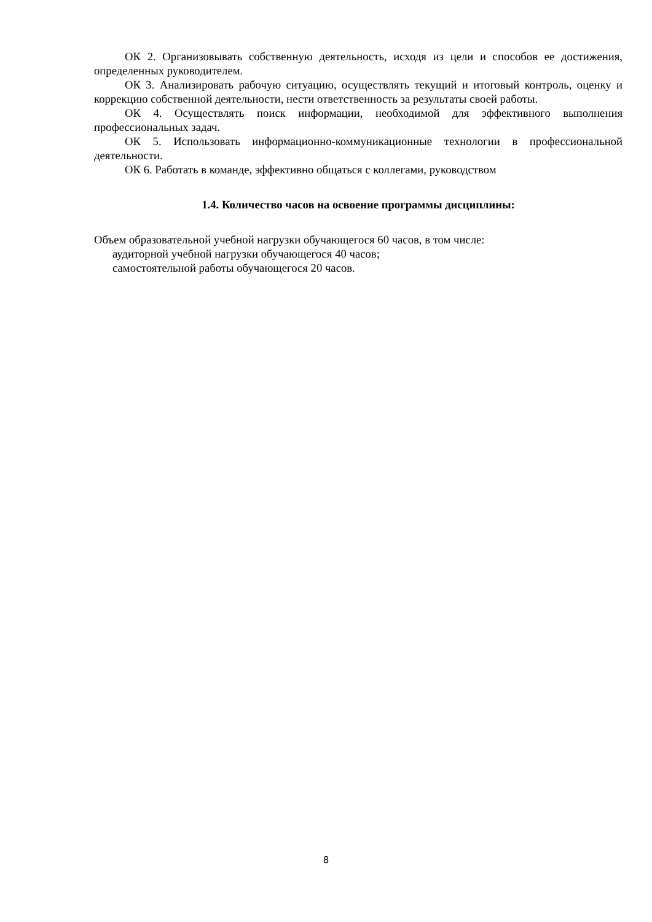ОК 2. Организовывать собственную деятельность, исходя из цели и способов ее достижения, определенных руководителем.
ОК 3. Анализировать рабочую ситуацию, осуществлять текущий и итоговый контроль, оценку и коррекцию собственной деятельности, нести ответственность за результаты своей работы.
ОК 4. Осуществлять поиск информации, необходимой для эффективного выполнения профессиональных задач.
ОК 5. Использовать информационно-коммуникационные технологии в профессиональной деятельности.
ОК 6. Работать в команде, эффективно общаться с коллегами, руководством
1.4. Количество часов на освоение программы дисциплины:
Объем образовательной учебной нагрузки обучающегося 60 часов, в том числе:
аудиторной учебной нагрузки обучающегося 40 часов;
самостоятельной работы обучающегося 20 часов.
8